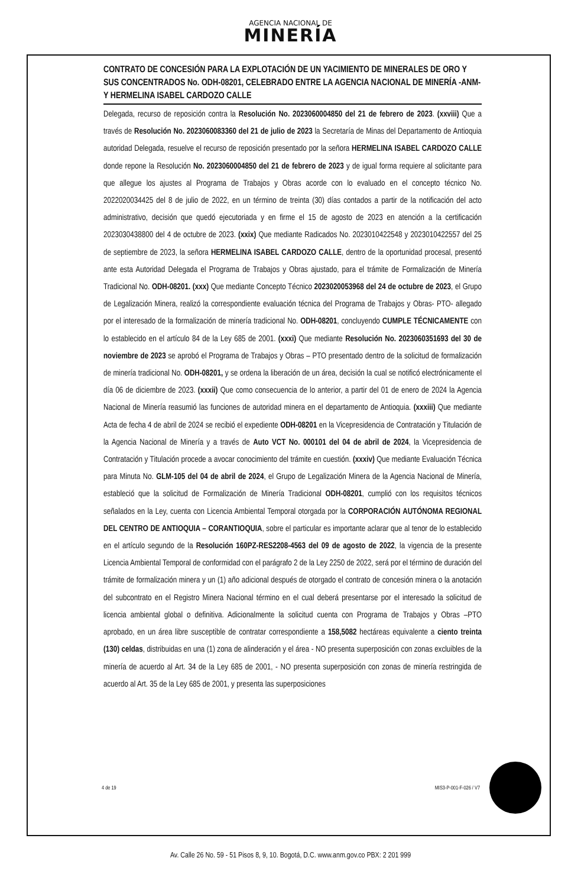AGENCIA NACIONAL DE
MINERÍA
CONTRATO DE CONCESIÓN PARA LA EXPLOTACIÓN DE UN YACIMIENTO DE MINERALES DE ORO Y SUS CONCENTRADOS No. ODH-08201, CELEBRADO ENTRE LA AGENCIA NACIONAL DE MINERÍA -ANM- Y HERMELINA ISABEL CARDOZO CALLE
Delegada, recurso de reposición contra la Resolución No. 2023060004850 del 21 de febrero de 2023. (xxviii) Que a través de Resolución No. 2023060083360 del 21 de julio de 2023 la Secretaría de Minas del Departamento de Antioquia autoridad Delegada, resuelve el recurso de reposición presentado por la señora HERMELINA ISABEL CARDOZO CALLE donde repone la Resolución No. 2023060004850 del 21 de febrero de 2023 y de igual forma requiere al solicitante para que allegue los ajustes al Programa de Trabajos y Obras acorde con lo evaluado en el concepto técnico No. 2022020034425 del 8 de julio de 2022, en un término de treinta (30) días contados a partir de la notificación del acto administrativo, decisión que quedó ejecutoriada y en firme el 15 de agosto de 2023 en atención a la certificación 2023030438800 del 4 de octubre de 2023. (xxix) Que mediante Radicados No. 2023010422548 y 2023010422557 del 25 de septiembre de 2023, la señora HERMELINA ISABEL CARDOZO CALLE, dentro de la oportunidad procesal, presentó ante esta Autoridad Delegada el Programa de Trabajos y Obras ajustado, para el trámite de Formalización de Minería Tradicional No. ODH-08201. (xxx) Que mediante Concepto Técnico 2023020053968 del 24 de octubre de 2023, el Grupo de Legalización Minera, realizó la correspondiente evaluación técnica del Programa de Trabajos y Obras- PTO- allegado por el interesado de la formalización de minería tradicional No. ODH-08201, concluyendo CUMPLE TÉCNICAMENTE con lo establecido en el artículo 84 de la Ley 685 de 2001. (xxxi) Que mediante Resolución No. 2023060351693 del 30 de noviembre de 2023 se aprobó el Programa de Trabajos y Obras – PTO presentado dentro de la solicitud de formalización de minería tradicional No. ODH-08201, y se ordena la liberación de un área, decisión la cual se notificó electrónicamente el día 06 de diciembre de 2023. (xxxii) Que como consecuencia de lo anterior, a partir del 01 de enero de 2024 la Agencia Nacional de Minería reasumió las funciones de autoridad minera en el departamento de Antioquia. (xxxiii) Que mediante Acta de fecha 4 de abril de 2024 se recibió el expediente ODH-08201 en la Vicepresidencia de Contratación y Titulación de la Agencia Nacional de Minería y a través de Auto VCT No. 000101 del 04 de abril de 2024, la Vicepresidencia de Contratación y Titulación procede a avocar conocimiento del trámite en cuestión. (xxxiv) Que mediante Evaluación Técnica para Minuta No. GLM-105 del 04 de abril de 2024, el Grupo de Legalización Minera de la Agencia Nacional de Minería, estableció que la solicitud de Formalización de Minería Tradicional ODH-08201, cumplió con los requisitos técnicos señalados en la Ley, cuenta con Licencia Ambiental Temporal otorgada por la CORPORACIÓN AUTÓNOMA REGIONAL DEL CENTRO DE ANTIOQUIA – CORANTIOQUIA, sobre el particular es importante aclarar que al tenor de lo establecido en el artículo segundo de la Resolución 160PZ-RES2208-4563 del 09 de agosto de 2022, la vigencia de la presente Licencia Ambiental Temporal de conformidad con el parágrafo 2 de la Ley 2250 de 2022, será por el término de duración del trámite de formalización minera y un (1) año adicional después de otorgado el contrato de concesión minera o la anotación del subcontrato en el Registro Minera Nacional término en el cual deberá presentarse por el interesado la solicitud de licencia ambiental global o definitiva. Adicionalmente la solicitud cuenta con Programa de Trabajos y Obras –PTO aprobado, en un área libre susceptible de contratar correspondiente a 158,5082 hectáreas equivalente a ciento treinta (130) celdas, distribuidas en una (1) zona de alinderación y el área - NO presenta superposición con zonas excluibles de la minería de acuerdo al Art. 34 de la Ley 685 de 2001, - NO presenta superposición con zonas de minería restringida de acuerdo al Art. 35 de la Ley 685 de 2001, y presenta las superposiciones
4 de 19 MIS3-P-001-F-026 / V7
Av. Calle 26 No. 59 - 51 Pisos 8, 9, 10. Bogotá, D.C. www.anm.gov.co PBX: 2 201 999